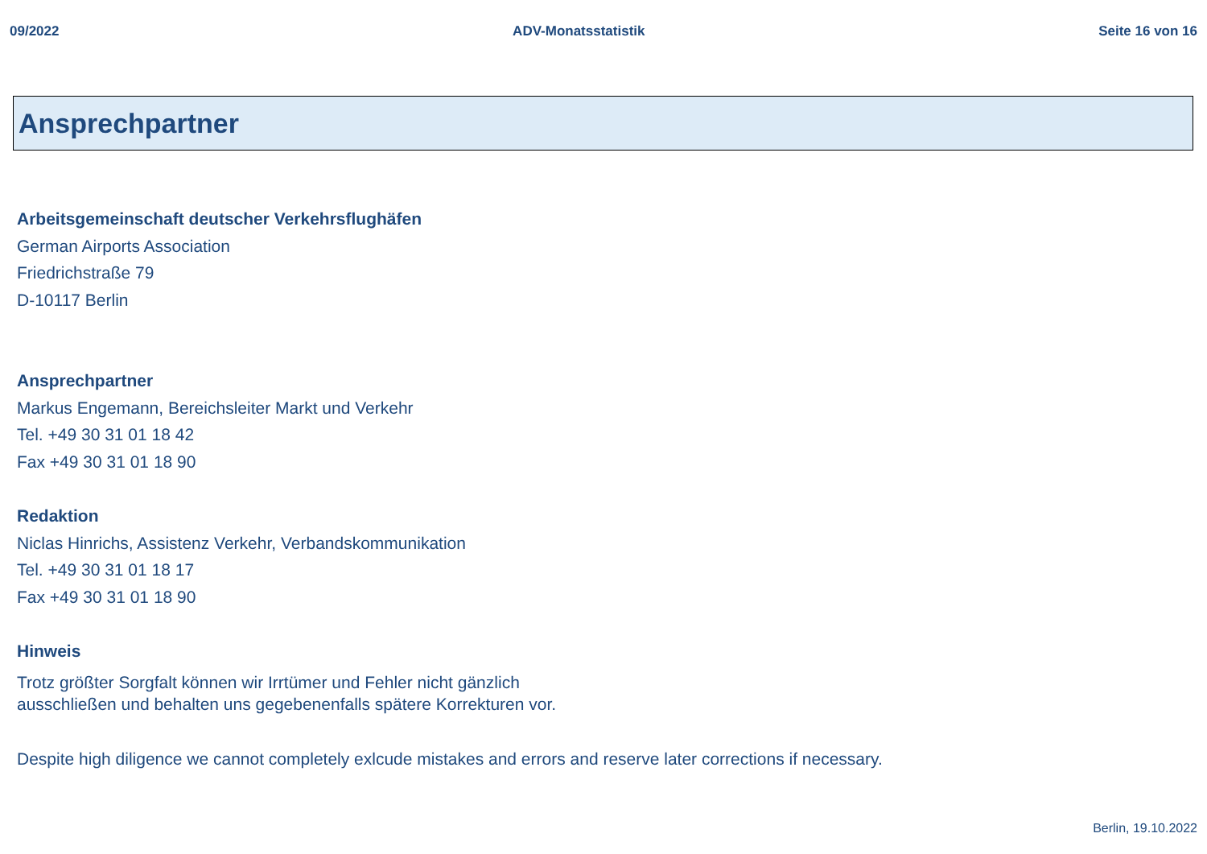09/2022 ADV-Monatsstatistik Seite 16 von 16
Ansprechpartner
Arbeitsgemeinschaft deutscher Verkehrsflughäfen
German Airports Association
Friedrichstraße 79
D-10117 Berlin
Ansprechpartner
Markus Engemann, Bereichsleiter Markt und Verkehr
Tel. +49 30 31 01 18 42
Fax +49 30 31 01 18 90
Redaktion
Niclas Hinrichs, Assistenz Verkehr, Verbandskommunikation
Tel. +49 30 31 01 18 17
Fax +49 30 31 01 18 90
Hinweis
Trotz größter Sorgfalt können wir Irrtümer und Fehler nicht gänzlich
ausschließen und behalten uns gegebenenfalls spätere Korrekturen vor.
Despite high diligence we cannot completely exlcude mistakes and errors and reserve later corrections if necessary.
Berlin, 19.10.2022